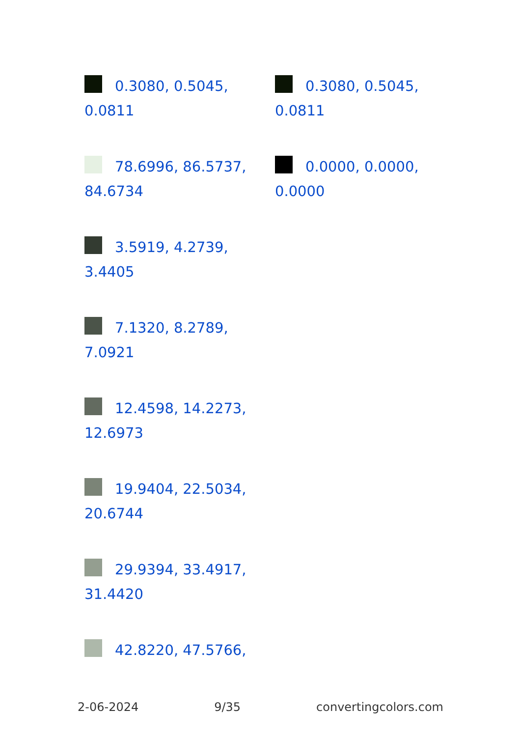0.3080, 0.5045,
0.0811
0.3080, 0.5045,
0.0811
78.6996, 86.5737,
84.6734
0.0000, 0.0000,
0.0000
3.5919, 4.2739,
3.4405
7.1320, 8.2789,
7.0921
12.4598, 14.2273,
12.6973
19.9404, 22.5034,
20.6744
29.9394, 33.4917,
31.4420
42.8220, 47.5766,
2-06-2024 9/35 convertingcolors.com